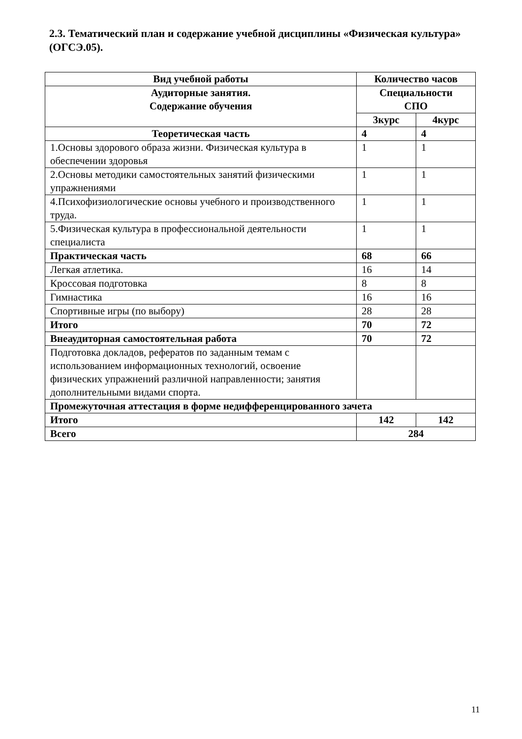2.3. Тематический план и содержание учебной дисциплины «Физическая культура» (ОГСЭ.05).
| Вид учебной работы | Количество часов | |
| --- | --- | --- |
| Аудиторные занятия. Содержание обучения | Специальности СПО | |
| | 3курс | 4курс |
| Теоретическая часть | 4 | 4 |
| 1.Основы здорового образа жизни. Физическая культура в обеспечении здоровья | 1 | 1 |
| 2.Основы методики самостоятельных занятий физическими упражнениями | 1 | 1 |
| 4.Психофизиологические основы учебного и производственного труда. | 1 | 1 |
| 5.Физическая культура в профессиональной деятельности специалиста | 1 | 1 |
| Практическая часть | 68 | 66 |
| Легкая атлетика. | 16 | 14 |
| Кроссовая подготовка | 8 | 8 |
| Гимнастика | 16 | 16 |
| Спортивные игры (по выбору) | 28 | 28 |
| Итого | 70 | 72 |
| Внеаудиторная самостоятельная работа | 70 | 72 |
| Подготовка докладов, рефератов по заданным темам с использованием информационных технологий, освоение физических упражнений различной направленности; занятия дополнительными видами спорта. | | |
| Промежуточная аттестация в форме недифференцированного зачета | | |
| Итого | 142 | 142 |
| Всего | 284 | |
11